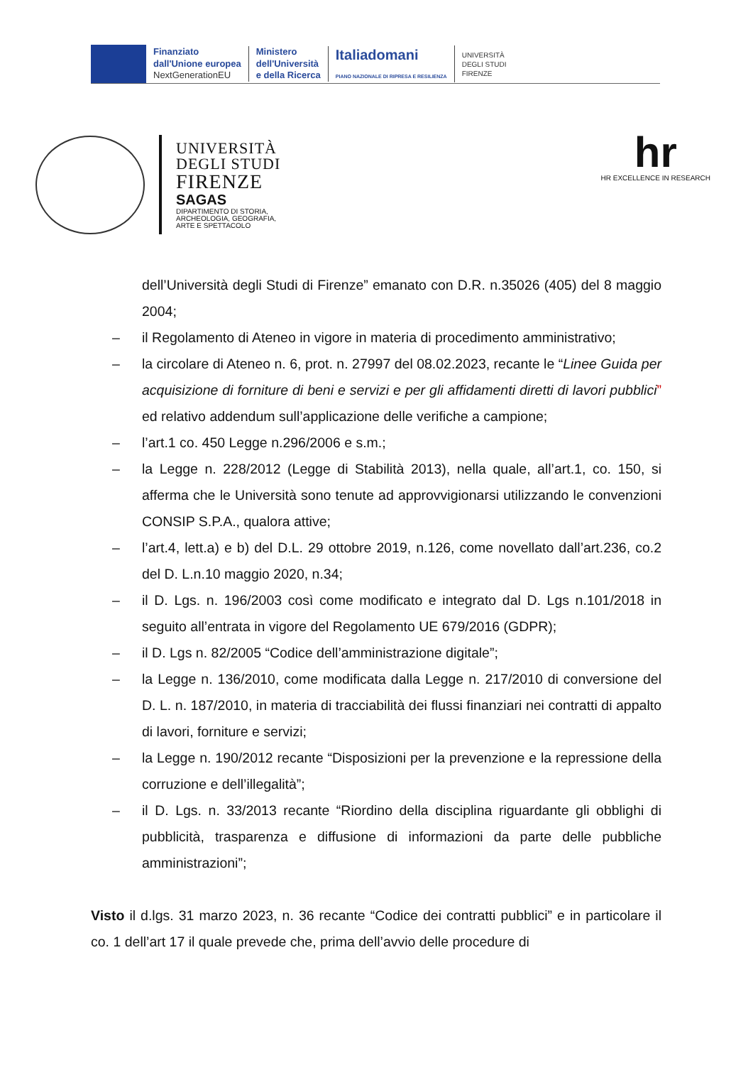Finanziato
dall'Unione europea
NextGenerationEU
Ministero
dell'Università
e della Ricerca
Italiadomani
PIANO NAZIONALE DI RIPRESA E RESILIENZA
UNIVERSITÀ
DEGLI STUDI
FIRENZE
UNIVERSITÀ
DEGLI STUDI
FIRENZE
SAGAS
DIPARTIMENTO DI STORIA,
ARCHEOLOGIA, GEOGRAFIA,
ARTE E SPETTACOLO
hr
HR EXCELLENCE IN RESEARCH
dell’Università degli Studi di Firenze” emanato con D.R. n.35026 (405) del 8 maggio 2004;
– il Regolamento di Ateneo in vigore in materia di procedimento amministrativo;
– la circolare di Ateneo n. 6, prot. n. 27997 del 08.02.2023, recante le “Linee Guida per acquisizione di forniture di beni e servizi e per gli affidamenti diretti di lavori pubblici” ed relativo addendum sull’applicazione delle verifiche a campione;
– l’art.1 co. 450 Legge n.296/2006 e s.m.;
– la Legge n. 228/2012 (Legge di Stabilità 2013), nella quale, all’art.1, co. 150, si afferma che le Università sono tenute ad approvvigionarsi utilizzando le convenzioni CONSIP S.P.A., qualora attive;
– l’art.4, lett.a) e b) del D.L. 29 ottobre 2019, n.126, come novellato dall’art.236, co.2 del D. L.n.10 maggio 2020, n.34;
– il D. Lgs. n. 196/2003 così come modificato e integrato dal D. Lgs n.101/2018 in seguito all’entrata in vigore del Regolamento UE 679/2016 (GDPR);
– il D. Lgs n. 82/2005 “Codice dell’amministrazione digitale”;
– la Legge n. 136/2010, come modificata dalla Legge n. 217/2010 di conversione del D. L. n. 187/2010, in materia di tracciabilità dei flussi finanziari nei contratti di appalto di lavori, forniture e servizi;
– la Legge n. 190/2012 recante “Disposizioni per la prevenzione e la repressione della corruzione e dell’illegalità”;
– il D. Lgs. n. 33/2013 recante “Riordino della disciplina riguardante gli obblighi di pubblicità, trasparenza e diffusione di informazioni da parte delle pubbliche amministrazioni”;
Visto il d.lgs. 31 marzo 2023, n. 36 recante “Codice dei contratti pubblici” e in particolare il co. 1 dell’art 17 il quale prevede che, prima dell’avvio delle procedure di